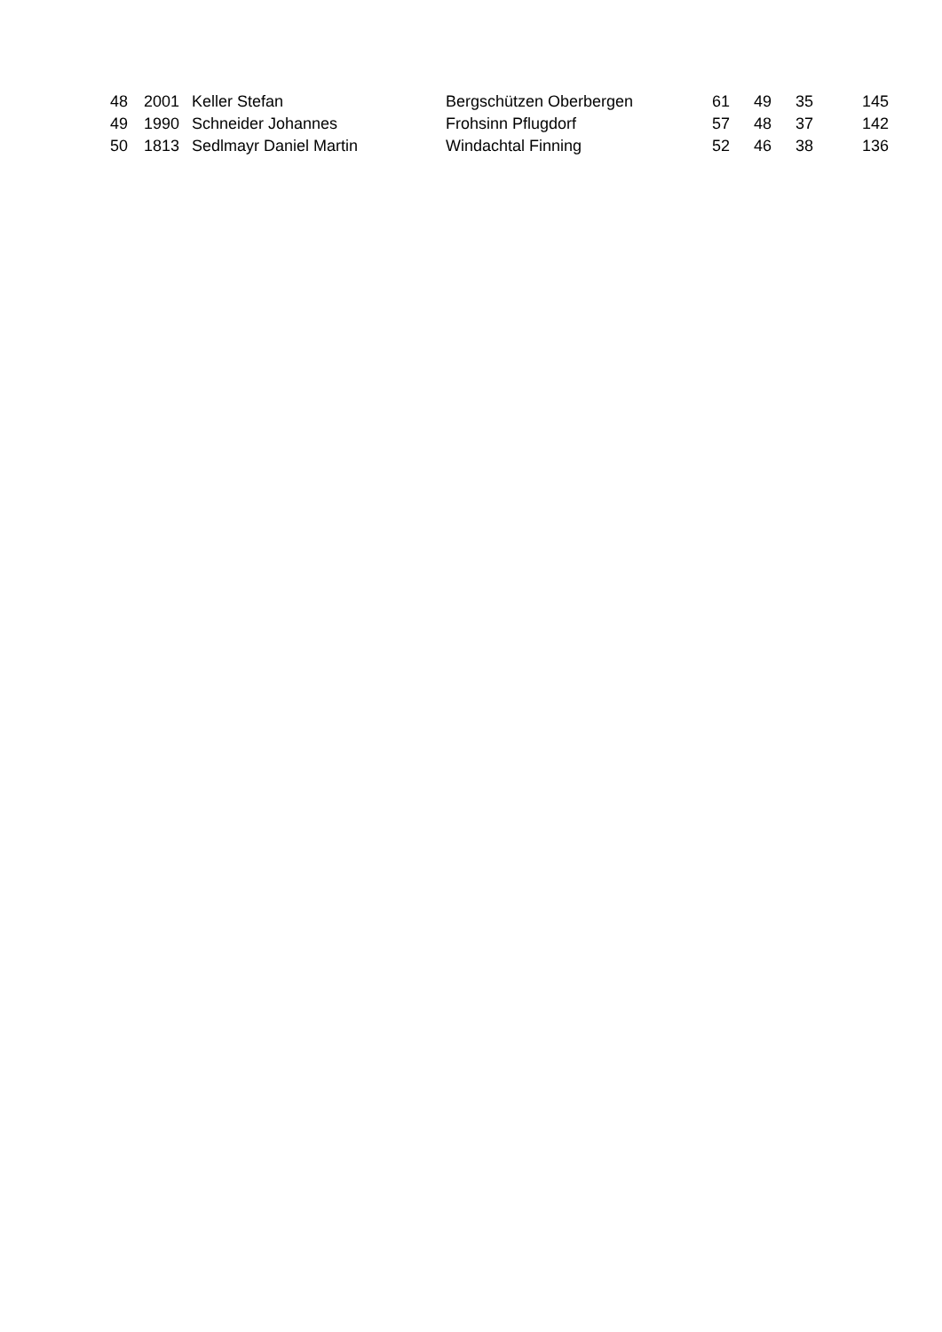| 48 | 2001 | Keller Stefan | Bergschützen Oberbergen | 61 | 49 | 35 | 145 |
| 49 | 1990 | Schneider Johannes | Frohsinn Pflugdorf | 57 | 48 | 37 | 142 |
| 50 | 1813 | Sedlmayr Daniel Martin | Windachtal Finning | 52 | 46 | 38 | 136 |